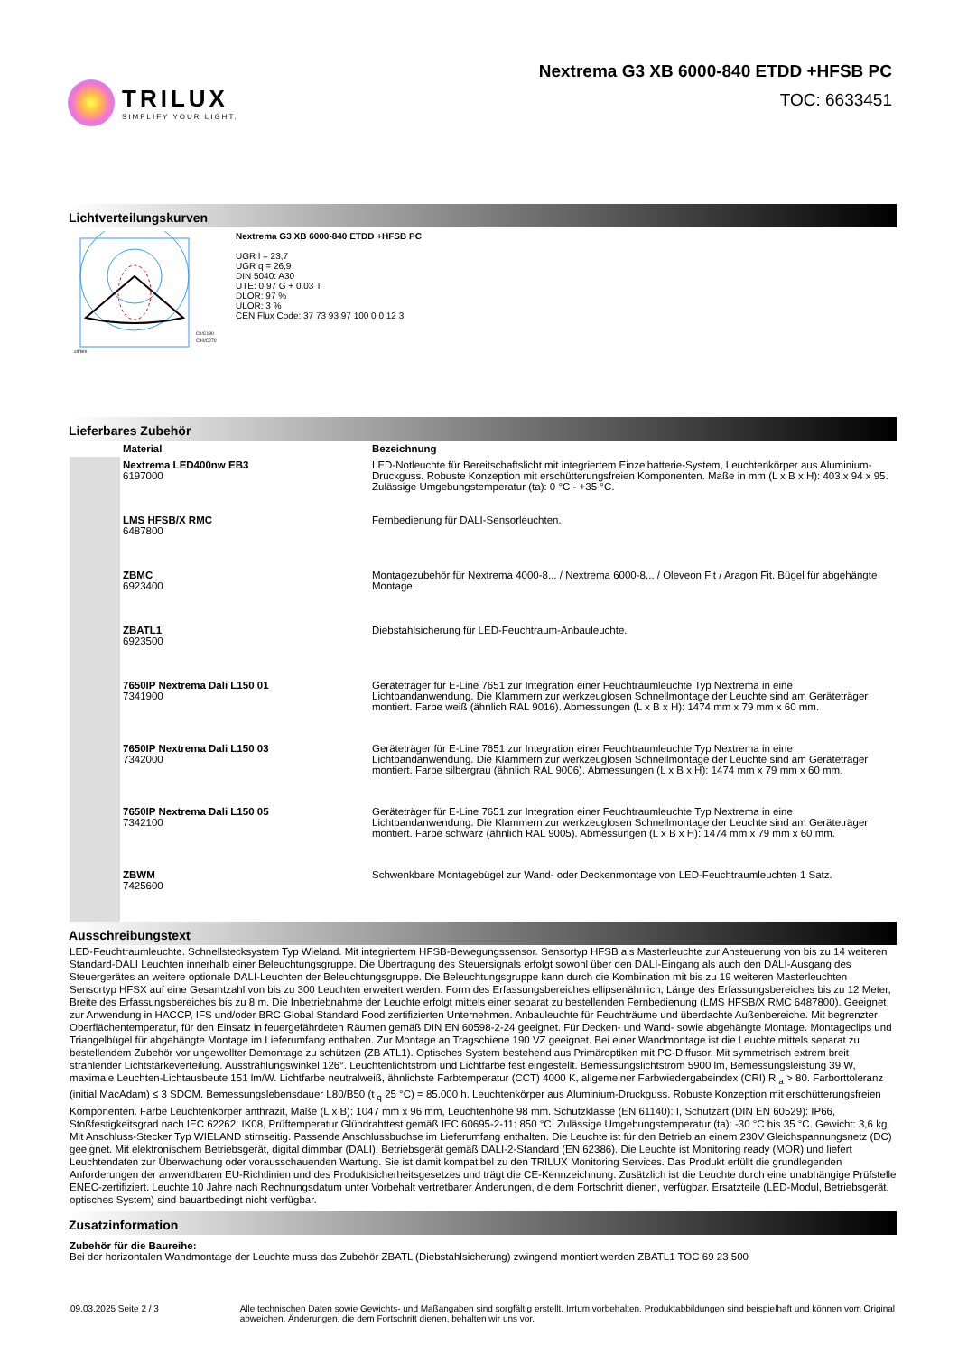TRILUX
SIMPLIFY YOUR LIGHT.
Nextrema G3 XB 6000-840 ETDD +HFSB PC
TOC: 6633451
Lichtverteilungskurven
C0/C180
C90/C270
cd/klm
Nextrema G3 XB 6000-840 ETDD +HFSB PC
UGR l = 23,7
UGR q = 26,9
DIN 5040: A30
UTE: 0.97 G + 0.03 T
DLOR: 97 %
ULOR: 3 %
CEN Flux Code: 37 73 93 97 100 0 0 12 3
Lieferbares Zubehör
| | Material | Bezeichnung |
| --- | --- | --- |
| | Nextrema LED400nw EB3 6197000 | LED-Notleuchte für Bereitschaftslicht mit integriertem Einzelbatterie-System, Leuchtenkörper aus Aluminium-Druckguss. Robuste Konzeption mit erschütterungsfreien Komponenten. Maße in mm (L x B x H): 403 x 94 x 95. Zulässige Umgebungstemperatur (ta): 0 °C - +35 °C. |
| | LMS HFSB/X RMC 6487800 | Fernbedienung für DALI-Sensorleuchten. |
| | ZBMC 6923400 | Montagezubehör für Nextrema 4000-8... / Nextrema 6000-8... / Oleveon Fit / Aragon Fit. Bügel für abgehängte Montage. |
| | ZBATL1 6923500 | Diebstahlsicherung für LED-Feuchtraum-Anbauleuchte. |
| | 7650IP Nextrema Dali L150 01 7341900 | Geräteträger für E-Line 7651 zur Integration einer Feuchtraumleuchte Typ Nextrema in eine Lichtbandanwendung. Die Klammern zur werkzeuglosen Schnellmontage der Leuchte sind am Geräteträger montiert. Farbe weiß (ähnlich RAL 9016). Abmessungen (L x B x H): 1474 mm x 79 mm x 60 mm. |
| | 7650IP Nextrema Dali L150 03 7342000 | Geräteträger für E-Line 7651 zur Integration einer Feuchtraumleuchte Typ Nextrema in eine Lichtbandanwendung. Die Klammern zur werkzeuglosen Schnellmontage der Leuchte sind am Geräteträger montiert. Farbe silbergrau (ähnlich RAL 9006). Abmessungen (L x B x H): 1474 mm x 79 mm x 60 mm. |
| | 7650IP Nextrema Dali L150 05 7342100 | Geräteträger für E-Line 7651 zur Integration einer Feuchtraumleuchte Typ Nextrema in eine Lichtbandanwendung. Die Klammern zur werkzeuglosen Schnellmontage der Leuchte sind am Geräteträger montiert. Farbe schwarz (ähnlich RAL 9005). Abmessungen (L x B x H): 1474 mm x 79 mm x 60 mm. |
| | ZBWM 7425600 | Schwenkbare Montagebügel zur Wand- oder Deckenmontage von LED-Feuchtraumleuchten 1 Satz. |
Ausschreibungstext
LED-Feuchtraumleuchte. Schnellstecksystem Typ Wieland. Mit integriertem HFSB-Bewegungssensor. Sensortyp HFSB als Masterleuchte zur Ansteuerung von bis zu 14 weiteren Standard-DALI Leuchten innerhalb einer Beleuchtungsgruppe. Die Übertragung des Steuersignals erfolgt sowohl über den DALI-Eingang als auch den DALI-Ausgang des Steuergerätes an weitere optionale DALI-Leuchten der Beleuchtungsgruppe. Die Beleuchtungsgruppe kann durch die Kombination mit bis zu 19 weiteren Masterleuchten Sensortyp HFSX auf eine Gesamtzahl von bis zu 300 Leuchten erweitert werden. Form des Erfassungsbereiches ellipsenähnlich, Länge des Erfassungsbereiches bis zu 12 Meter, Breite des Erfassungsbereiches bis zu 8 m. Die Inbetriebnahme der Leuchte erfolgt mittels einer separat zu bestellenden Fernbedienung (LMS HFSB/X RMC 6487800). Geeignet zur Anwendung in HACCP, IFS und/oder BRC Global Standard Food zertifizierten Unternehmen. Anbauleuchte für Feuchträume und überdachte Außenbereiche. Mit begrenzter Oberflächentemperatur, für den Einsatz in feuergefährdeten Räumen gemäß DIN EN 60598-2-24 geeignet. Für Decken- und Wand- sowie abgehängte Montage. Montageclips und Triangelbügel für abgehängte Montage im Lieferumfang enthalten. Zur Montage an Tragschiene 190 VZ geeignet. Bei einer Wandmontage ist die Leuchte mittels separat zu bestellendem Zubehör vor ungewollter Demontage zu schützen (ZB ATL1). Optisches System bestehend aus Primäroptiken mit PC-Diffusor. Mit symmetrisch extrem breit strahlender Lichtstärkeverteilung. Ausstrahlungswinkel 126°. Leuchtenlichtstrom und Lichtfarbe fest eingestellt. Bemessungslichtstrom 5900 lm, Bemessungsleistung 39 W, maximale Leuchten-Lichtausbeute 151 lm/W. Lichtfarbe neutralweiß, ähnlichste Farbtemperatur (CCT) 4000 K, allgemeiner Farbwiedergabeindex (CRI) R <sub>a</sub> > 80. Farborttoleranz (initial MacAdam) ≤ 3 SDCM. Bemessungslebensdauer L80/B50 (t <sub>q</sub> 25 °C) = 85.000 h. Leuchtenkörper aus Aluminium-Druckguss. Robuste Konzeption mit erschütterungsfreien Komponenten. Farbe Leuchtenkörper anthrazit, Maße (L x B): 1047 mm x 96 mm, Leuchtenhöhe 98 mm. Schutzklasse (EN 61140): I, Schutzart (DIN EN 60529): IP66, Stoßfestigkeitsgrad nach IEC 62262: IK08, Prüftemperatur Glühdrahttest gemäß IEC 60695-2-11: 850 °C. Zulässige Umgebungstemperatur (ta): -30 °C bis 35 °C. Gewicht: 3,6 kg. Mit Anschluss-Stecker Typ WIELAND stirnseitig. Passende Anschlussbuchse im Lieferumfang enthalten. Die Leuchte ist für den Betrieb an einem 230V Gleichspannungsnetz (DC) geeignet. Mit elektronischem Betriebsgerät, digital dimmbar (DALI). Betriebsgerät gemäß DALI-2-Standard (EN 62386). Die Leuchte ist Monitoring ready (MOR) und liefert Leuchtendaten zur Überwachung oder vorausschauenden Wartung. Sie ist damit kompatibel zu den TRILUX Monitoring Services. Das Produkt erfüllt die grundlegenden Anforderungen der anwendbaren EU-Richtlinien und des Produktsicherheitsgesetzes und trägt die CE-Kennzeichnung. Zusätzlich ist die Leuchte durch eine unabhängige Prüfstelle ENEC-zertifiziert. Leuchte 10 Jahre nach Rechnungsdatum unter Vorbehalt vertretbarer Änderungen, die dem Fortschritt dienen, verfügbar. Ersatzteile (LED-Modul, Betriebsgerät, optisches System) sind bauartbedingt nicht verfügbar.
Zusatzinformation
Zubehör für die Baureihe:
Bei der horizontalen Wandmontage der Leuchte muss das Zubehör ZBATL (Diebstahlsicherung) zwingend montiert werden ZBATL1 TOC 69 23 500
09.03.2025 Seite 2 / 3 Alle technischen Daten sowie Gewichts- und Maßangaben sind sorgfältig erstellt. Irrtum vorbehalten. Produktabbildungen sind beispielhaft und können vom Original abweichen. Änderungen, die dem Fortschritt dienen, behalten wir uns vor.